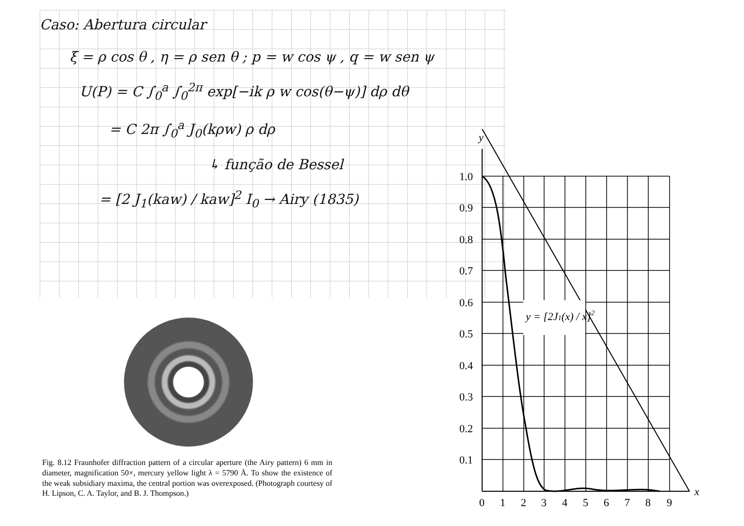Caso: Abertura circular
ξ = ρ cos θ , η = ρ sen θ ; p = w cos ψ , q = w sen ψ
U(P) = C ∫<sub>0</sub><sup>a</sup> ∫<sub>0</sub><sup>2π</sup> exp[−ik ρ w cos(θ−ψ)] dρ dθ
= C 2π ∫<sub>0</sub><sup>a</sup> J<sub>0</sub>(kρw) ρ dρ
↳ função de Bessel
= [2 J<sub>1</sub>(kaw) / kaw]<sup>2</sup> I<sub>0</sub> → Airy (1835)
Fig. 8.12 Fraunhofer diffraction pattern of a circular aperture (the Airy pattern) 6 mm in diameter, magnification 50×, mercury yellow light λ = 5790 Å. To show the existence of the weak subsidiary maxima, the central portion was overexposed. (Photograph courtesy of H. Lipson, C. A. Taylor, and B. J. Thompson.)
y
1.0
0.9
0.8
0.7
0.6
0.5
0.4
0.3
0.2
0.1
0
1
2
3
4
5
6
7
8
9
x
y = [2J1(x) / x]2